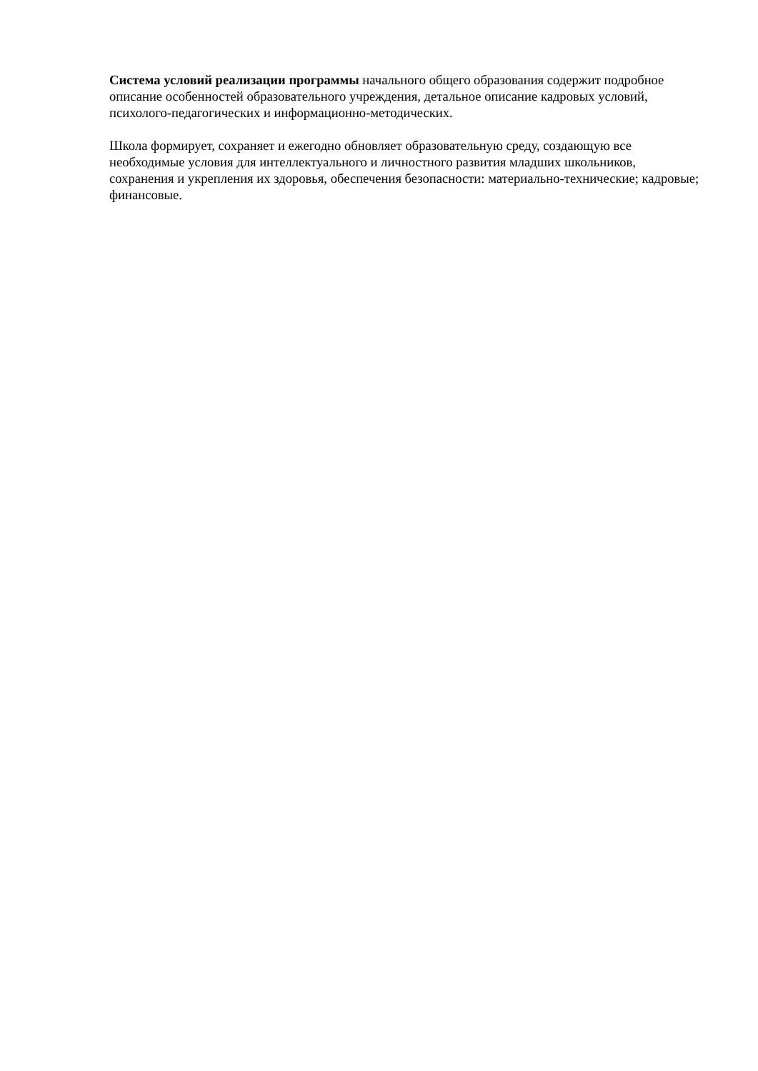Система условий реализации программы начального общего образования содержит подробное описание особенностей образовательного учреждения, детальное описание кадровых условий, психолого-педагогических и информационно-методических.
Школа формирует, сохраняет и ежегодно обновляет образовательную среду, создающую все необходимые условия для интеллектуального и личностного развития младших школьников, сохранения и укрепления их здоровья, обеспечения безопасности: материально-технические; кадровые; финансовые.